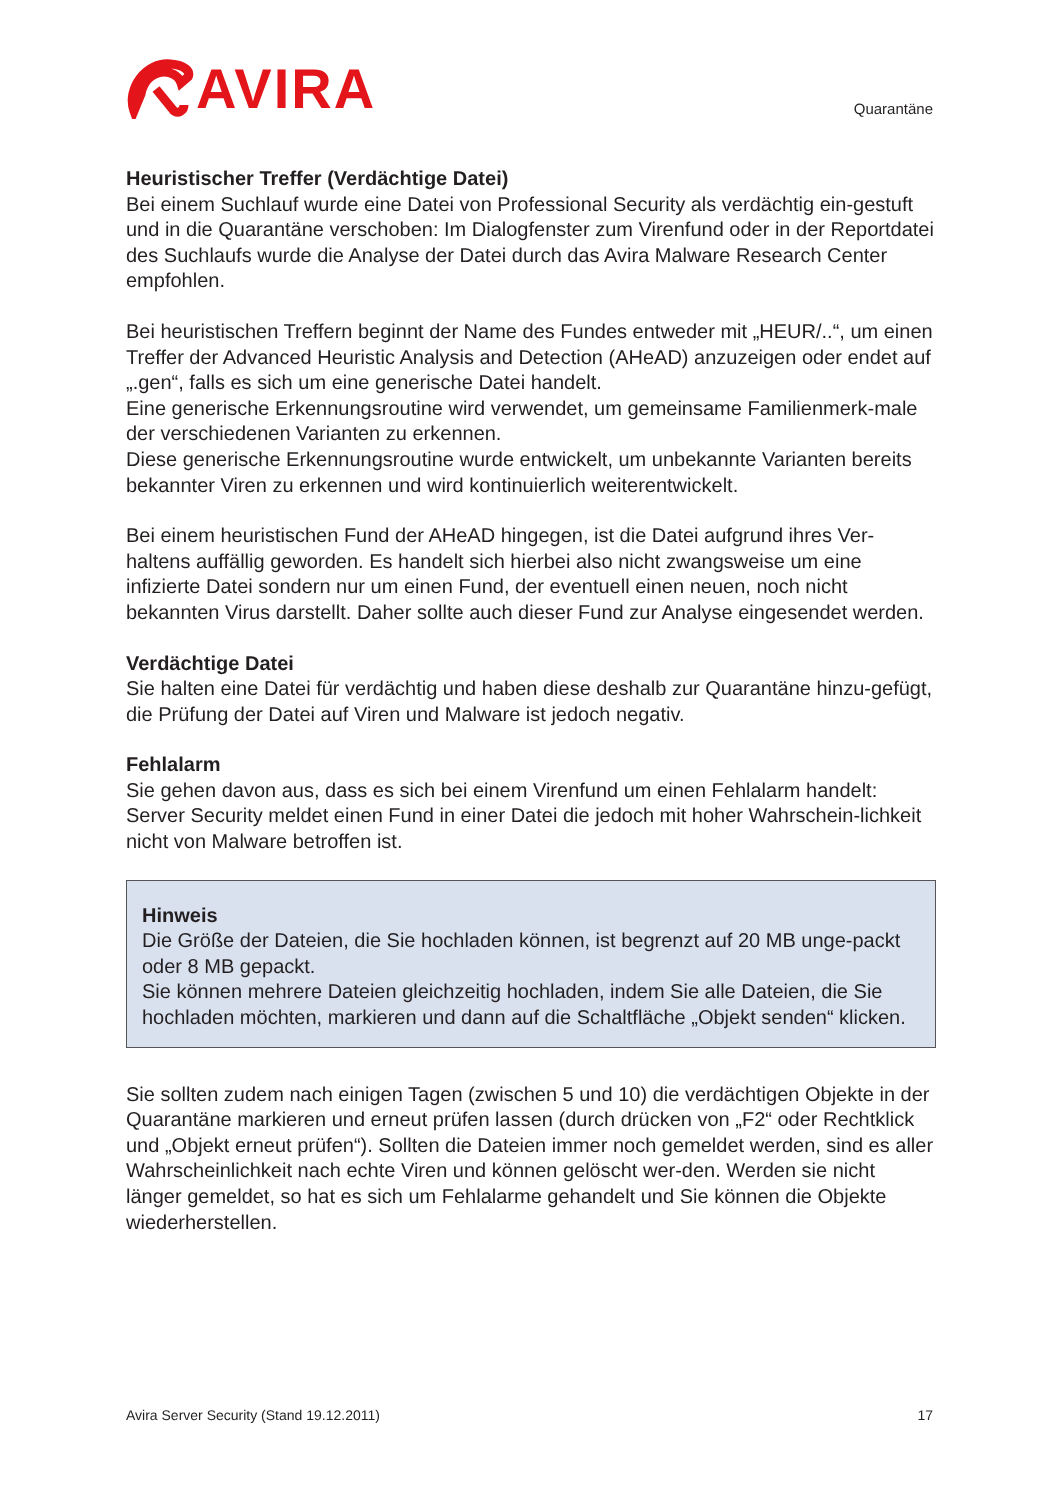AVIRA
Quarantäne
Heuristischer Treffer (Verdächtige Datei)
Bei einem Suchlauf wurde eine Datei von Professional Security als verdächtig ein-gestuft und in die Quarantäne verschoben: Im Dialogfenster zum Virenfund oder in der Reportdatei des Suchlaufs wurde die Analyse der Datei durch das Avira Malware Research Center empfohlen.
Bei heuristischen Treffern beginnt der Name des Fundes entweder mit „HEUR/..“, um einen Treffer der Advanced Heuristic Analysis and Detection (AHeAD) anzuzeigen oder endet auf „.gen“, falls es sich um eine generische Datei handelt.
Eine generische Erkennungsroutine wird verwendet, um gemeinsame Familienmerk-male der verschiedenen Varianten zu erkennen.
Diese generische Erkennungsroutine wurde entwickelt, um unbekannte Varianten bereits bekannter Viren zu erkennen und wird kontinuierlich weiterentwickelt.
Bei einem heuristischen Fund der AHeAD hingegen, ist die Datei aufgrund ihres Ver-haltens auffällig geworden. Es handelt sich hierbei also nicht zwangsweise um eine infizierte Datei sondern nur um einen Fund, der eventuell einen neuen, noch nicht bekannten Virus darstellt. Daher sollte auch dieser Fund zur Analyse eingesendet werden.
Verdächtige Datei
Sie halten eine Datei für verdächtig und haben diese deshalb zur Quarantäne hinzu-gefügt, die Prüfung der Datei auf Viren und Malware ist jedoch negativ.
Fehlalarm
Sie gehen davon aus, dass es sich bei einem Virenfund um einen Fehlalarm handelt: Server Security meldet einen Fund in einer Datei die jedoch mit hoher Wahrschein-lichkeit nicht von Malware betroffen ist.
Hinweis
Die Größe der Dateien, die Sie hochladen können, ist begrenzt auf 20 MB unge-packt oder 8 MB gepackt.
Sie können mehrere Dateien gleichzeitig hochladen, indem Sie alle Dateien, die Sie hochladen möchten, markieren und dann auf die Schaltfläche „Objekt senden“ klicken.
Sie sollten zudem nach einigen Tagen (zwischen 5 und 10) die verdächtigen Objekte in der Quarantäne markieren und erneut prüfen lassen (durch drücken von „F2“ oder Rechtklick und „Objekt erneut prüfen“). Sollten die Dateien immer noch gemeldet werden, sind es aller Wahrscheinlichkeit nach echte Viren und können gelöscht wer-den. Werden sie nicht länger gemeldet, so hat es sich um Fehlalarme gehandelt und Sie können die Objekte wiederherstellen.
Avira Server Security (Stand 19.12.2011) 17